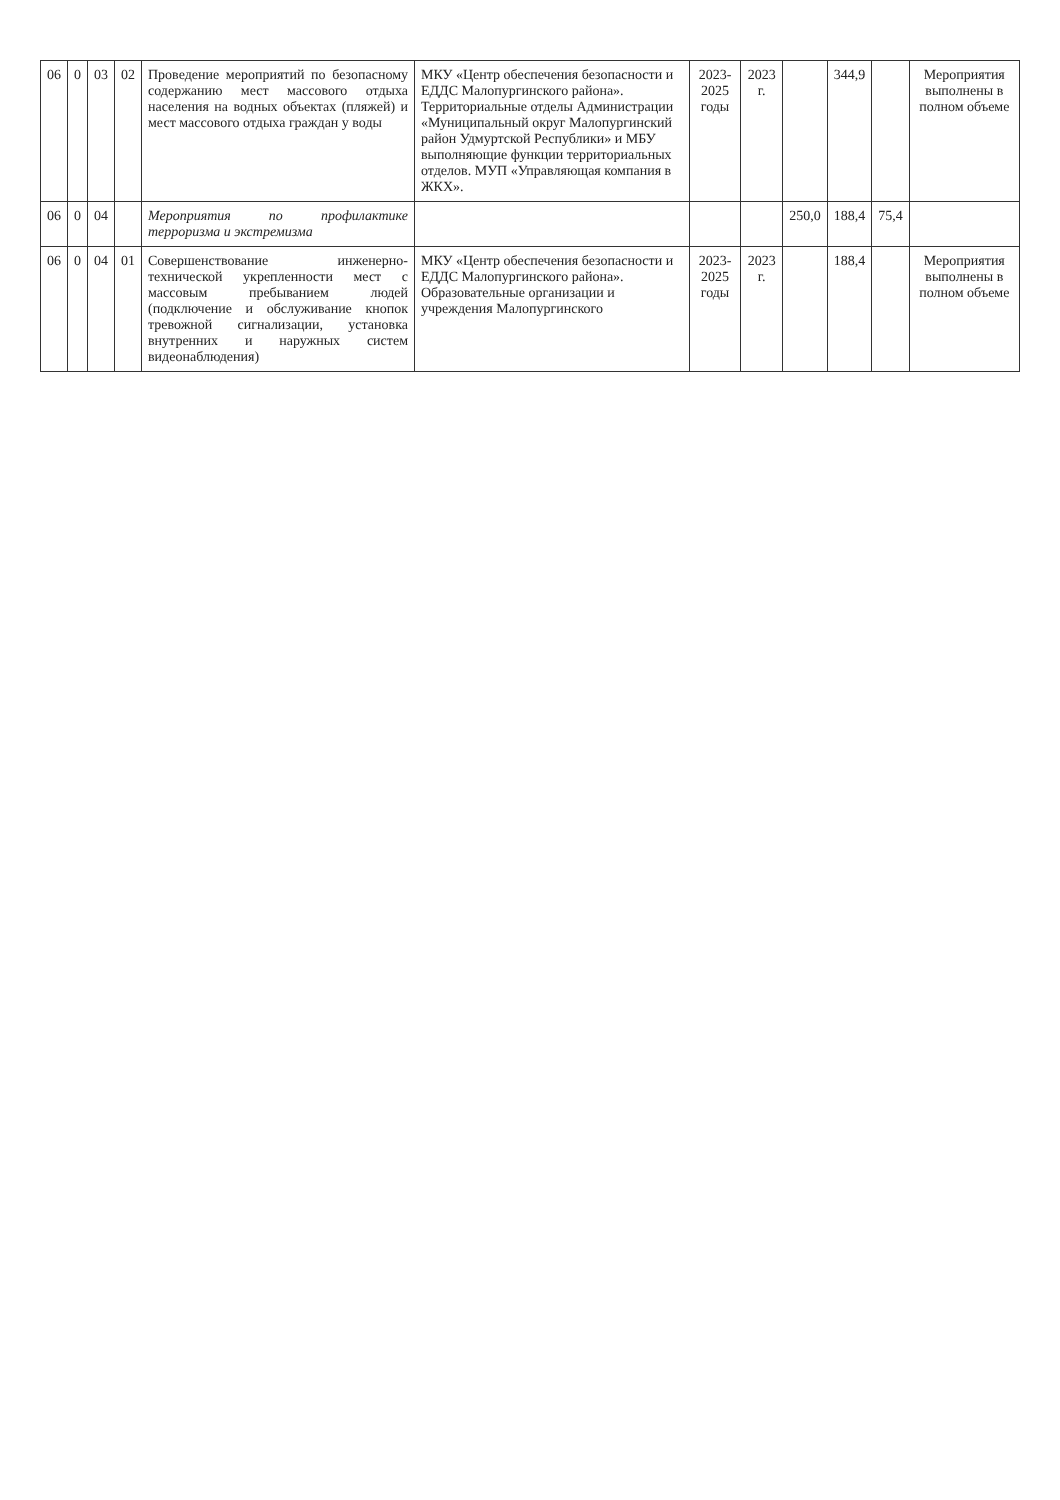| 06 | 0 | 03 | 02 | Проведение мероприятий по безопасному содержанию мест массового отдыха населения на водных объектах (пляжей) и мест массового отдыха граждан у воды | МКУ «Центр обеспечения безопасности и ЕДДС Малопургинского района». Территориальные отделы Администрации «Муниципальный округ Малопургинский район Удмуртской Республики» и МБУ выполняющие функции территориальных отделов. МУП «Управляющая компания в ЖКХ». | 2023-2025 годы | 2023 г. | | 344,9 | | Мероприятия выполнены в полном объеме |
| 06 | 0 | 04 | | Мероприятия по профилактике терроризма и экстремизма | | | | 250,0 | 188,4 | 75,4 | |
| 06 | 0 | 04 | 01 | Совершенствование инженерно-технической укрепленности мест с массовым пребыванием людей (подключение и обслуживание кнопок тревожной сигнализации, установка внутренних и наружных систем видеонаблюдения) | МКУ «Центр обеспечения безопасности и ЕДДС Малопургинского района». Образовательные организации и учреждения Малопургинского | 2023-2025 годы | 2023 г. | | 188,4 | | Мероприятия выполнены в полном объеме |